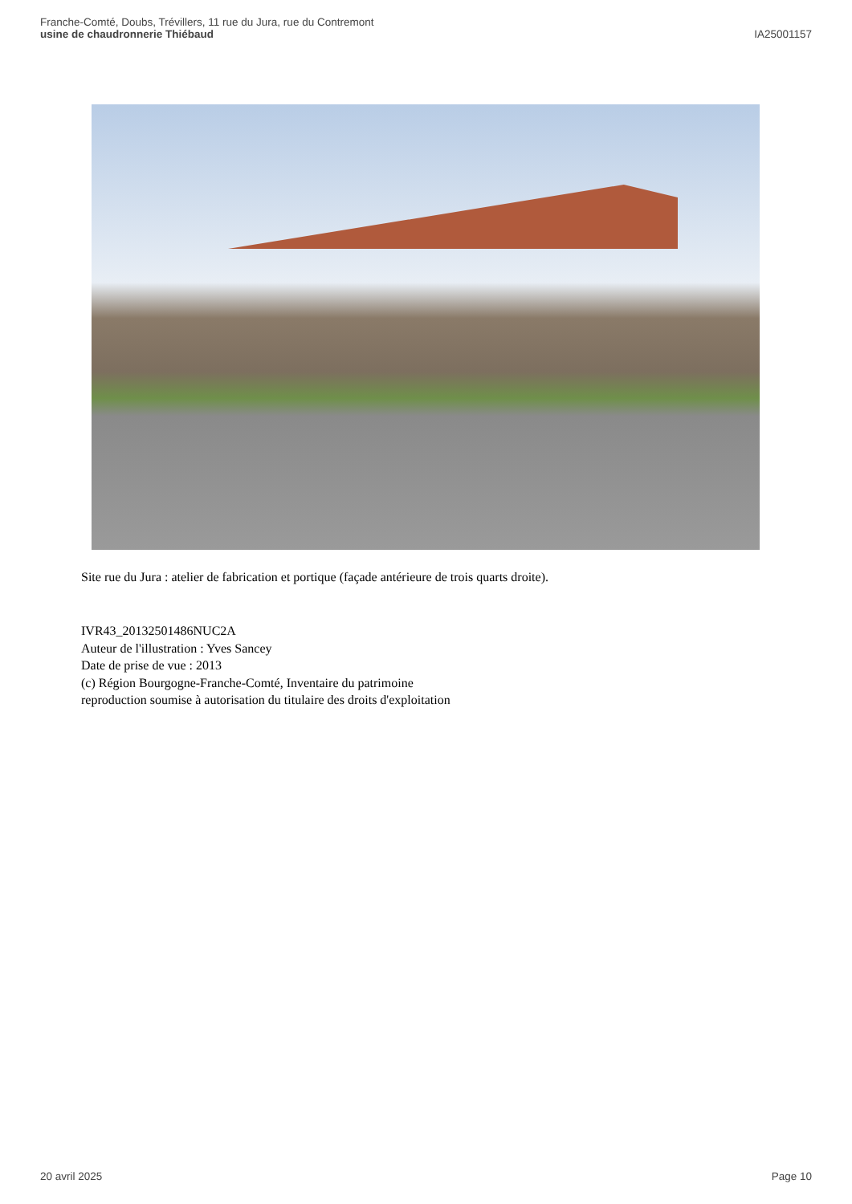Franche-Comté, Doubs, Trévillers, 11 rue du Jura, rue du Contremont
usine de chaudronnerie Thiébaud
IA25001157
Site rue du Jura : atelier de fabrication et portique (façade antérieure de trois quarts droite).
IVR43_20132501486NUC2A
Auteur de l'illustration : Yves Sancey
Date de prise de vue : 2013
(c) Région Bourgogne-Franche-Comté, Inventaire du patrimoine
reproduction soumise à autorisation du titulaire des droits d'exploitation
20 avril 2025 Page 10